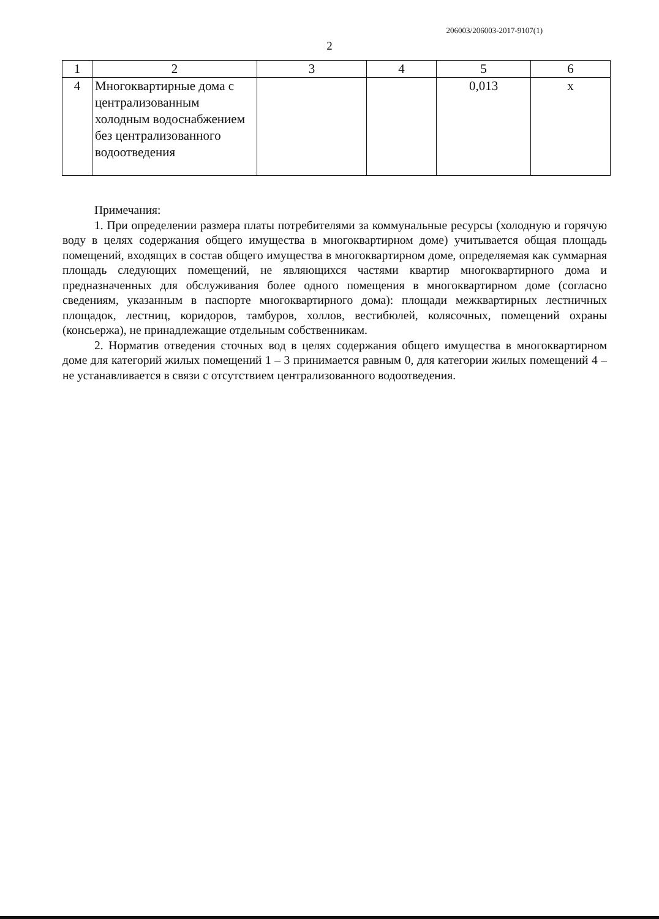206003/206003-2017-9107(1)
2
| 1 | 2 | 3 | 4 | 5 | 6 |
| --- | --- | --- | --- | --- | --- |
| 4 | Многоквартирные дома с централизованным холодным водоснабжением без централизованного водоотведения | | | 0,013 | х |
Примечания:
1. При определении размера платы потребителями за коммунальные ресурсы (холодную и горячую воду в целях содержания общего имущества в многоквартирном доме) учитывается общая площадь помещений, входящих в состав общего имущества в многоквартирном доме, определяемая как суммарная площадь следующих помещений, не являющихся частями квартир многоквартирного дома и предназначенных для обслуживания более одного помещения в многоквартирном доме (согласно сведениям, указанным в паспорте многоквартирного дома): площади межквартирных лестничных площадок, лестниц, коридоров, тамбуров, холлов, вестибюлей, колясочных, помещений охраны (консьержа), не принадлежащие отдельным собственникам.
2. Норматив отведения сточных вод в целях содержания общего имущества в многоквартирном доме для категорий жилых помещений 1 – 3 принимается равным 0, для категории жилых помещений 4 – не устанавливается в связи с отсутствием централизованного водоотведения.